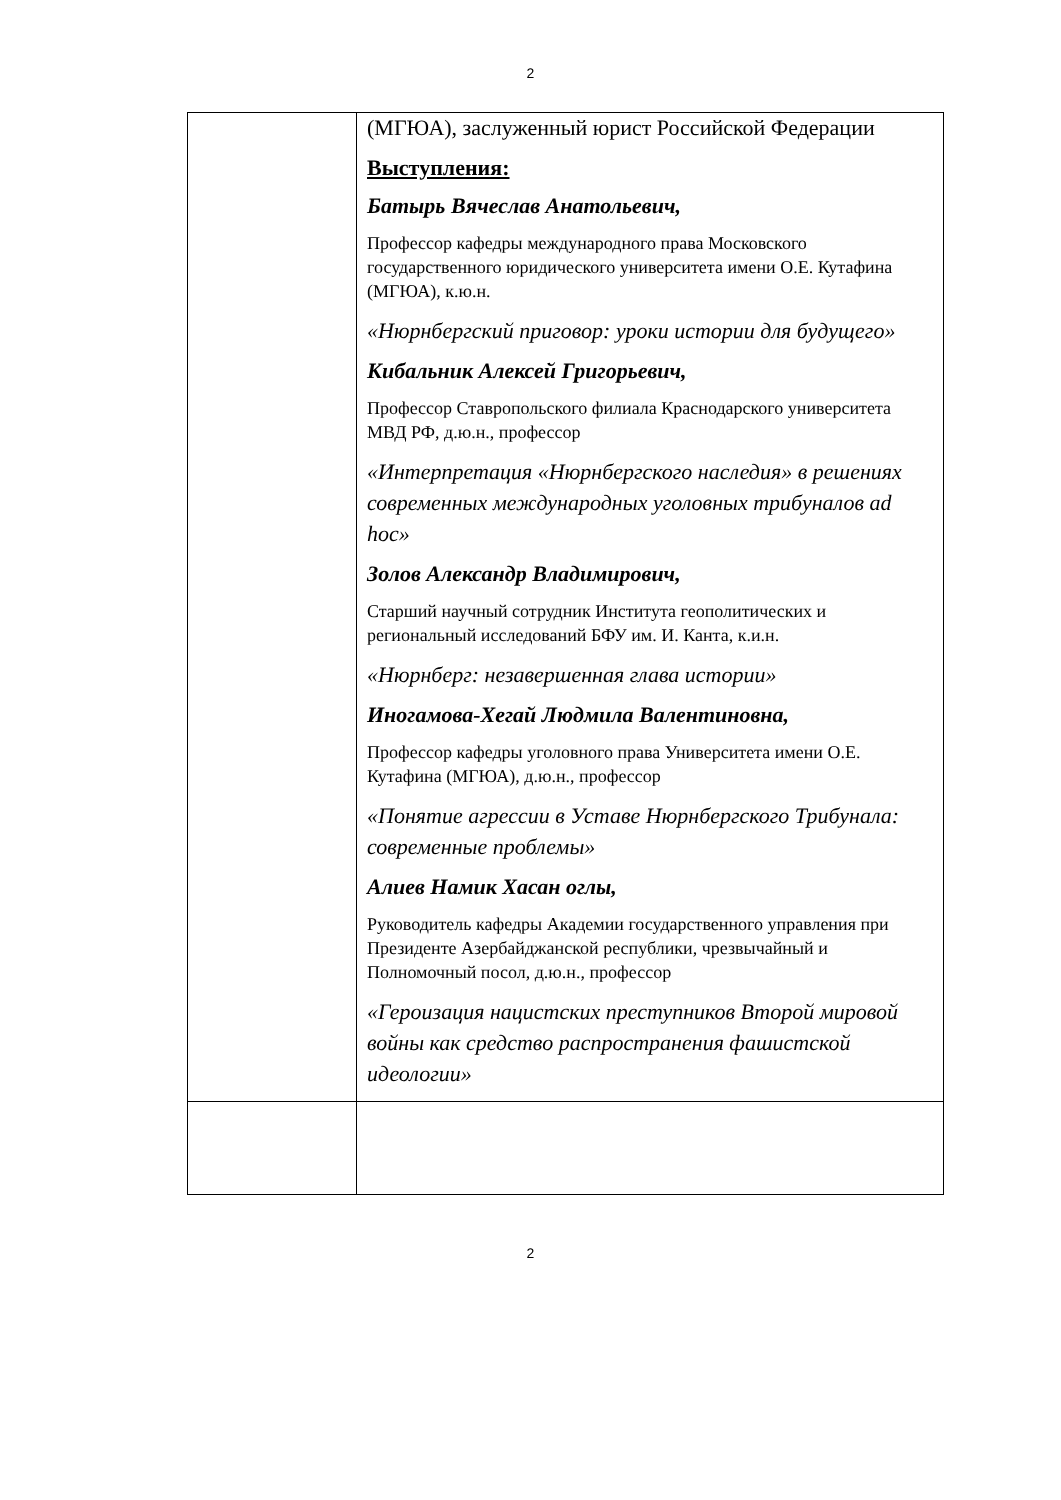2
| | (МГЮА), заслуженный юрист Российской Федерации Выступления: Батырь Вячеслав Анатольевич, Профессор кафедры международного права Московского государственного юридического университета имени О.Е. Кутафина (МГЮА), к.ю.н. «Нюрнбергский приговор: уроки истории для будущего» Кибальник Алексей Григорьевич, Профессор Ставропольского филиала Краснодарского университета МВД РФ, д.ю.н., профессор «Интерпретация «Нюрнбергского наследия» в решениях современных международных уголовных трибуналов ad hoc» Золов Александр Владимирович, Старший научный сотрудник Института геополитических и региональный исследований БФУ им. И. Канта, к.и.н. «Нюрнберг: незавершенная глава истории» Иногамова-Хегай Людмила Валентиновна, Профессор кафедры уголовного права Университета имени О.Е. Кутафина (МГЮА), д.ю.н., профессор «Понятие агрессии в Уставе Нюрнбергского Трибунала: современные проблемы» Алиев Намик Хасан оглы, Руководитель кафедры Академии государственного управления при Президенте Азербайджанской республики, чрезвычайный и Полномочный посол, д.ю.н., профессор «Героизация нацистских преступников Второй мировой войны как средство распространения фашистской идеологии» |
2